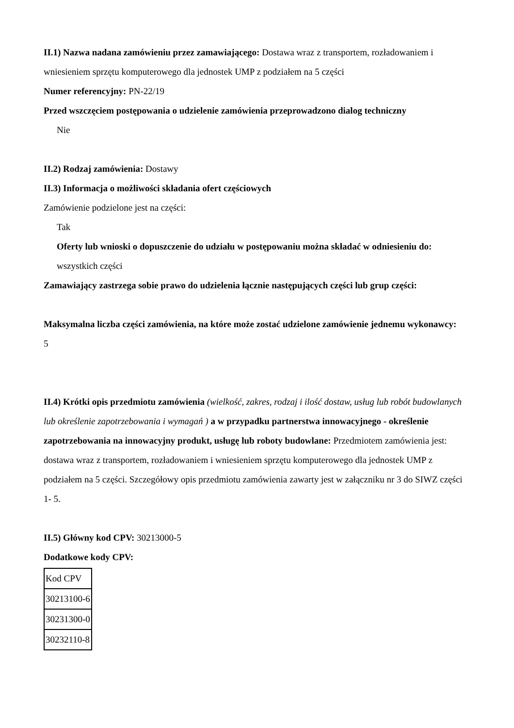II.1) Nazwa nadana zamówieniu przez zamawiającego: Dostawa wraz z transportem, rozładowaniem i wniesieniem sprzętu komputerowego dla jednostek UMP z podziałem na 5 części
Numer referencyjny: PN-22/19
Przed wszczęciem postępowania o udzielenie zamówienia przeprowadzono dialog techniczny
Nie
II.2) Rodzaj zamówienia: Dostawy
II.3) Informacja o możliwości składania ofert częściowych
Zamówienie podzielone jest na części:
Tak
Oferty lub wnioski o dopuszczenie do udziału w postępowaniu można składać w odniesieniu do:
wszystkich części
Zamawiający zastrzega sobie prawo do udzielenia łącznie następujących części lub grup części:
Maksymalna liczba części zamówienia, na które może zostać udzielone zamówienie jednemu wykonawcy:
5
II.4) Krótki opis przedmiotu zamówienia (wielkość, zakres, rodzaj i ilość dostaw, usług lub robót budowlanych lub określenie zapotrzebowania i wymagań ) a w przypadku partnerstwa innowacyjnego - określenie zapotrzebowania na innowacyjny produkt, usługę lub roboty budowlane: Przedmiotem zamówienia jest: dostawa wraz z transportem, rozładowaniem i wniesieniem sprzętu komputerowego dla jednostek UMP z podziałem na 5 części. Szczegółowy opis przedmiotu zamówienia zawarty jest w załączniku nr 3 do SIWZ części 1- 5.
II.5) Główny kod CPV: 30213000-5
Dodatkowe kody CPV:
| Kod CPV |
| 30213100-6 |
| 30231300-0 |
| 30232110-8 |